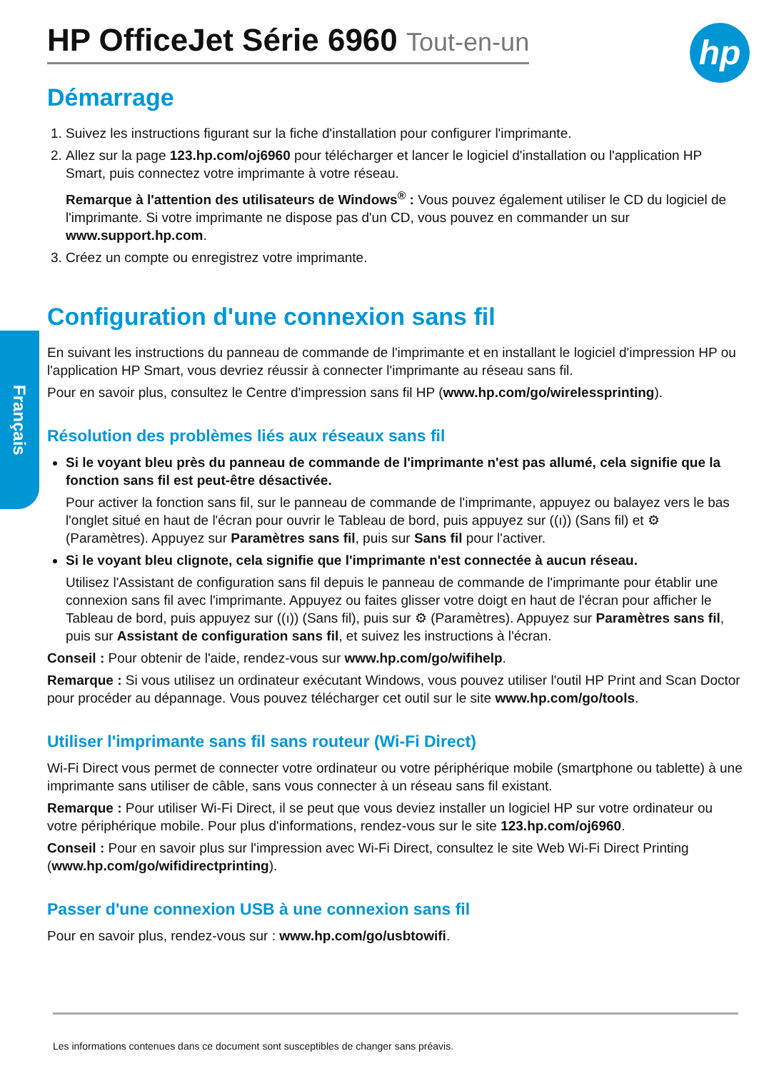Français
hp
HP OfficeJet Série 6960 Tout-en-un
Démarrage
1. Suivez les instructions figurant sur la fiche d'installation pour configurer l'imprimante.
2. Allez sur la page 123.hp.com/oj6960 pour télécharger et lancer le logiciel d'installation ou l'application HP Smart, puis connectez votre imprimante à votre réseau.
Remarque à l'attention des utilisateurs de Windows<sup>®</sup> : Vous pouvez également utiliser le CD du logiciel de l'imprimante. Si votre imprimante ne dispose pas d'un CD, vous pouvez en commander un sur www.support.hp.com.
3. Créez un compte ou enregistrez votre imprimante.
Configuration d'une connexion sans fil
En suivant les instructions du panneau de commande de l'imprimante et en installant le logiciel d'impression HP ou l'application HP Smart, vous devriez réussir à connecter l'imprimante au réseau sans fil.
Pour en savoir plus, consultez le Centre d'impression sans fil HP (www.hp.com/go/wirelessprinting).
Résolution des problèmes liés aux réseaux sans fil
Si le voyant bleu près du panneau de commande de l'imprimante n'est pas allumé, cela signifie que la fonction sans fil est peut-être désactivée.
Pour activer la fonction sans fil, sur le panneau de commande de l'imprimante, appuyez ou balayez vers le bas l'onglet situé en haut de l'écran pour ouvrir le Tableau de bord, puis appuyez sur ((ı)) (Sans fil) et ⚙ (Paramètres). Appuyez sur Paramètres sans fil, puis sur Sans fil pour l'activer.
Si le voyant bleu clignote, cela signifie que l'imprimante n'est connectée à aucun réseau.
Utilisez l'Assistant de configuration sans fil depuis le panneau de commande de l'imprimante pour établir une connexion sans fil avec l'imprimante. Appuyez ou faites glisser votre doigt en haut de l'écran pour afficher le Tableau de bord, puis appuyez sur ((ı)) (Sans fil), puis sur ⚙ (Paramètres). Appuyez sur Paramètres sans fil, puis sur Assistant de configuration sans fil, et suivez les instructions à l'écran.
Conseil : Pour obtenir de l'aide, rendez-vous sur www.hp.com/go/wifihelp.
Remarque : Si vous utilisez un ordinateur exécutant Windows, vous pouvez utiliser l'outil HP Print and Scan Doctor pour procéder au dépannage. Vous pouvez télécharger cet outil sur le site www.hp.com/go/tools.
Utiliser l'imprimante sans fil sans routeur (Wi-Fi Direct)
Wi-Fi Direct vous permet de connecter votre ordinateur ou votre périphérique mobile (smartphone ou tablette) à une imprimante sans utiliser de câble, sans vous connecter à un réseau sans fil existant.
Remarque : Pour utiliser Wi-Fi Direct, il se peut que vous deviez installer un logiciel HP sur votre ordinateur ou votre périphérique mobile. Pour plus d'informations, rendez-vous sur le site 123.hp.com/oj6960.
Conseil : Pour en savoir plus sur l'impression avec Wi-Fi Direct, consultez le site Web Wi-Fi Direct Printing (www.hp.com/go/wifidirectprinting).
Passer d'une connexion USB à une connexion sans fil
Pour en savoir plus, rendez-vous sur : www.hp.com/go/usbtowifi.
Les informations contenues dans ce document sont susceptibles de changer sans préavis.